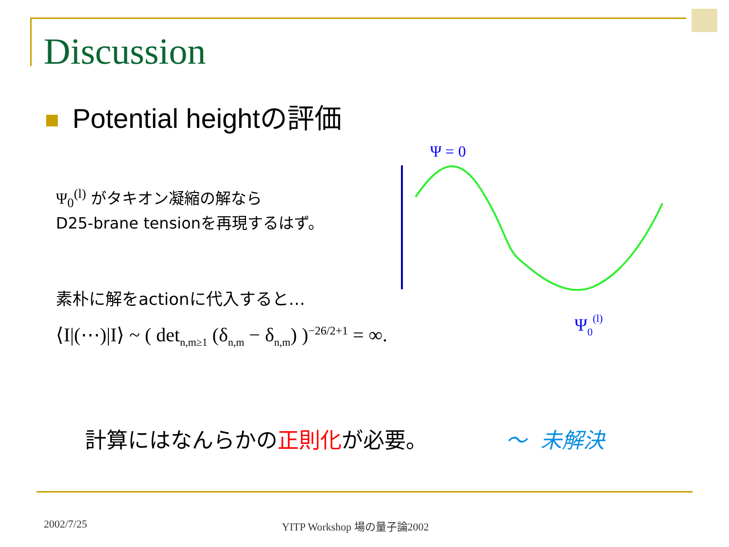Discussion
Potential heightの評価
Ψ<sub>0</sub><sup>(l)</sup> がタキオン凝縮の解なら
D25-brane tensionを再現するはず。
素朴に解をactionに代入すると…
⟨I|(⋯)|I⟩ ~ ( det<sub>n,m≥1</sub> (δ<sub>n,m</sub> − δ<sub>n,m</sub>) )<sup>−26/2+1</sup> = ∞.
Ψ = 0
Ψ0(l)
計算にはなんらかの正則化が必要。 ～ 未解決
2002/7/25 YITP Workshop 場の量子論2002